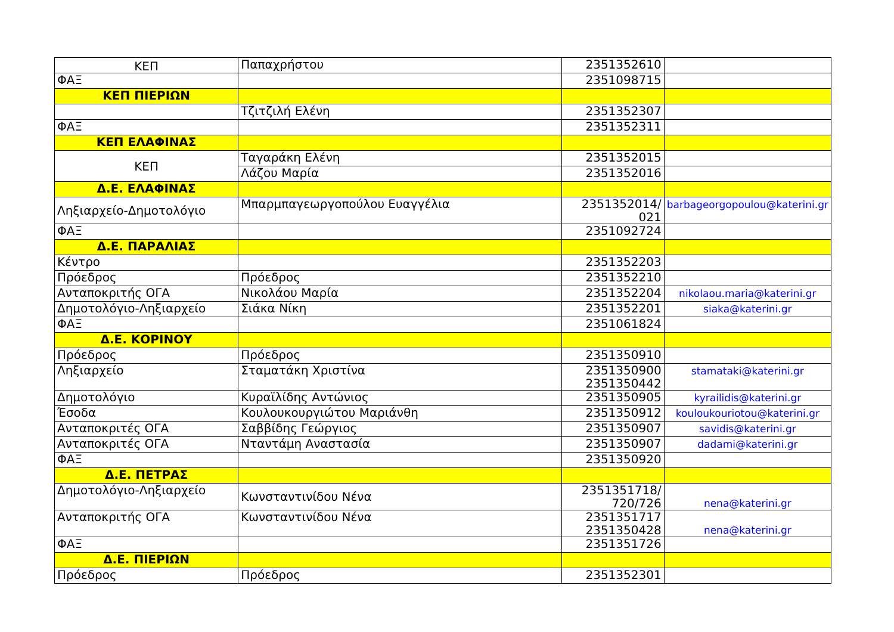| ΚΕΠ | Παπαχρήστου | 2351352610 | |
| ΦΑΞ | | 2351098715 | |
| ΚΕΠ ΠΙΕΡΙΩΝ | | | |
| | Τζιτζιλή Ελένη | 2351352307 | |
| ΦΑΞ | | 2351352311 | |
| ΚΕΠ ΕΛΑΦΙΝΑΣ | | | |
| ΚΕΠ | Ταγαράκη Ελένη | 2351352015 | |
| | Λάζου Μαρία | 2351352016 | |
| Δ.Ε. ΕΛΑΦΙΝΑΣ | | | |
| Ληξιαρχείο-Δημοτολόγιο | Μπαρμπαγεωργοπούλου Ευαγγέλια | 2351352014/ 021 | barbageorgopoulou@katerini.gr |
| ΦΑΞ | | 2351092724 | |
| Δ.Ε. ΠΑΡΑΛΙΑΣ | | | |
| Κέντρο | | 2351352203 | |
| Πρόεδρος | Πρόεδρος | 2351352210 | |
| Ανταποκριτής ΟΓΑ | Νικολάου Μαρία | 2351352204 | nikolaou.maria@katerini.gr |
| Δημοτολόγιο-Ληξιαρχείο | Σιάκα Νίκη | 2351352201 | siaka@katerini.gr |
| ΦΑΞ | | 2351061824 | |
| Δ.Ε. ΚΟΡΙΝΟΥ | | | |
| Πρόεδρος | Πρόεδρος | 2351350910 | |
| Ληξιαρχείο | Σταματάκη Χριστίνα | 2351350900 2351350442 | stamataki@katerini.gr |
| Δημοτολόγιο | Κυραϊλίδης Αντώνιος | 2351350905 | kyrailidis@katerini.gr |
| Έσοδα | Κουλουκουργιώτου Μαριάνθη | 2351350912 | kouloukouriotou@katerini.gr |
| Ανταποκριτές ΟΓΑ | Σαββίδης Γεώργιος | 2351350907 | savidis@katerini.gr |
| Ανταποκριτές ΟΓΑ | Νταντάμη Αναστασία | 2351350907 | dadami@katerini.gr |
| ΦΑΞ | | 2351350920 | |
| Δ.Ε. ΠΕΤΡΑΣ | | | |
| Δημοτολόγιο-Ληξιαρχείο | Κωνσταντινίδου Νένα | 2351351718/ 720/726 | nena@katerini.gr |
| Ανταποκριτής ΟΓΑ | Κωνσταντινίδου Νένα | 2351351717 2351350428 | nena@katerini.gr |
| ΦΑΞ | | 2351351726 | |
| Δ.Ε. ΠΙΕΡΙΩΝ | | | |
| Πρόεδρος | Πρόεδρος | 2351352301 | |